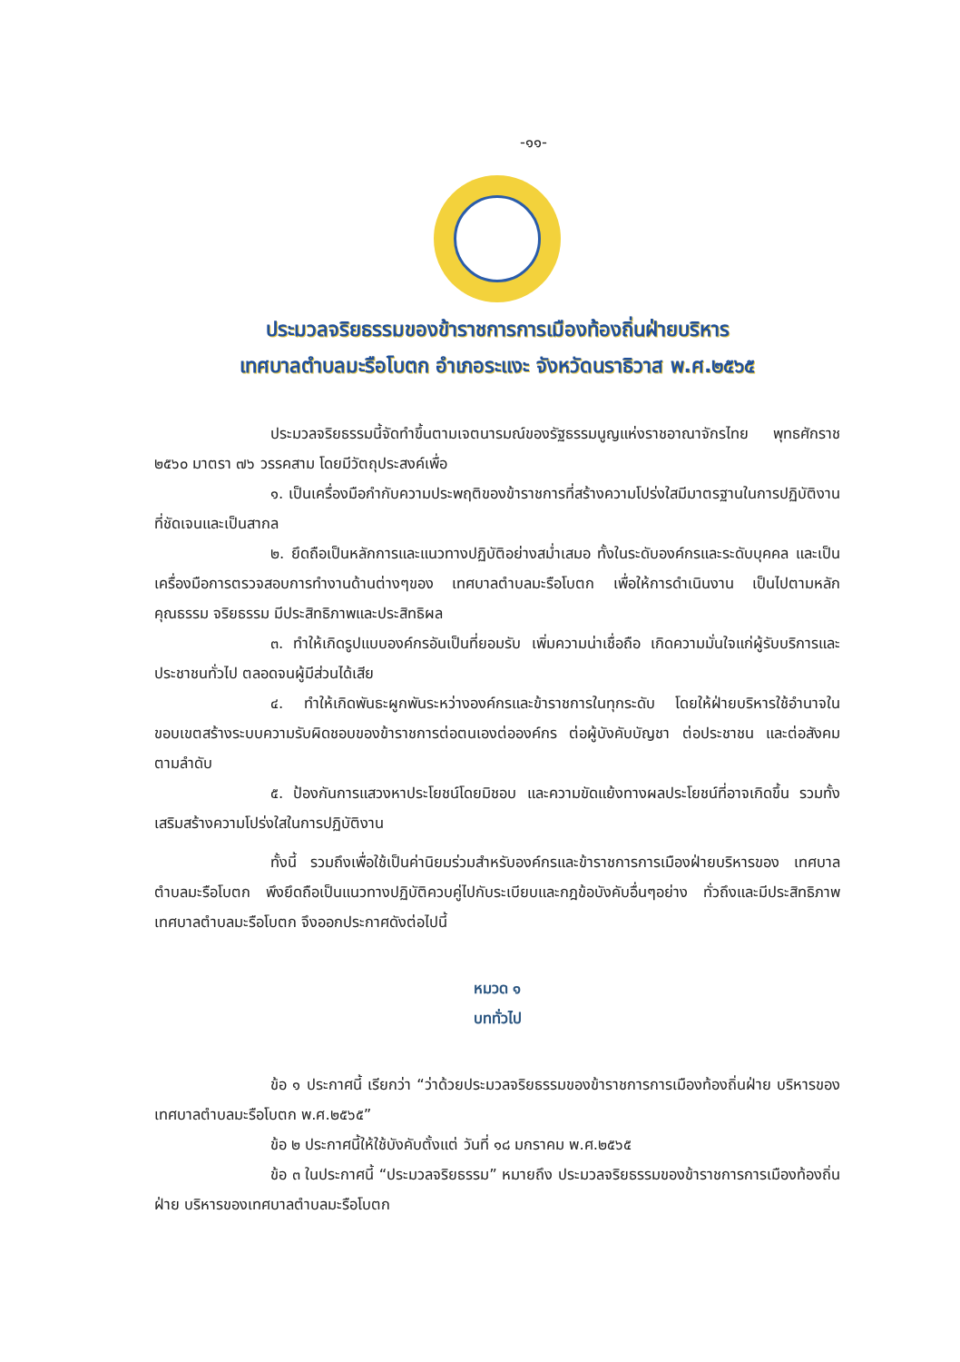-๑๑-
ประมวลจริยธรรมของข้าราชการการเมืองท้องถิ่นฝ่ายบริหาร
เทศบาลตำบลมะรือโบตก อำเภอระแงะ จังหวัดนราธิวาส พ.ศ.๒๕๖๕
ประมวลจริยธรรมนี้จัดทำขึ้นตามเจตนารมณ์ของรัฐธรรมนูญแห่งราชอาณาจักรไทย พุทธศักราช ๒๕๖๐ มาตรา ๗๖ วรรคสาม โดยมีวัตถุประสงค์เพื่อ
๑. เป็นเครื่องมือกำกับความประพฤติของข้าราชการที่สร้างความโปร่งใสมีมาตรฐานในการปฏิบัติงานที่ชัดเจนและเป็นสากล
๒. ยึดถือเป็นหลักการและแนวทางปฏิบัติอย่างสม่ำเสมอ ทั้งในระดับองค์กรและระดับบุคคล และเป็นเครื่องมือการตรวจสอบการทำงานด้านต่างๆของ เทศบาลตำบลมะรือโบตก เพื่อให้การดำเนินงาน เป็นไปตามหลักคุณธรรม จริยธรรม มีประสิทธิภาพและประสิทธิผล
๓. ทำให้เกิดรูปแบบองค์กรอันเป็นที่ยอมรับ เพิ่มความน่าเชื่อถือ เกิดความมั่นใจแก่ผู้รับบริการและประชาชนทั่วไป ตลอดจนผู้มีส่วนได้เสีย
๔. ทำให้เกิดพันธะผูกพันระหว่างองค์กรและข้าราชการในทุกระดับ โดยให้ฝ่ายบริหารใช้อำนาจในขอบเขตสร้างระบบความรับผิดชอบของข้าราชการต่อตนเองต่อองค์กร ต่อผู้บังคับบัญชา ต่อประชาชน และต่อสังคมตามลำดับ
๕. ป้องกันการแสวงหาประโยชน์โดยมิชอบ และความขัดแย้งทางผลประโยชน์ที่อาจเกิดขึ้น รวมทั้งเสริมสร้างความโปร่งใสในการปฏิบัติงาน
ทั้งนี้ รวมถึงเพื่อใช้เป็นค่านิยมร่วมสำหรับองค์กรและข้าราชการการเมืองฝ่ายบริหารของ เทศบาลตำบลมะรือโบตก พึงยึดถือเป็นแนวทางปฏิบัติควบคู่ไปกับระเบียบและกฎข้อบังคับอื่นๆอย่าง ทั่วถึงและมีประสิทธิภาพ เทศบาลตำบลมะรือโบตก จึงออกประกาศดังต่อไปนี้
หมวด ๑
บททั่วไป
ข้อ ๑ ประกาศนี้ เรียกว่า “ว่าด้วยประมวลจริยธรรมของข้าราชการการเมืองท้องถิ่นฝ่าย บริหารของเทศบาลตำบลมะรือโบตก พ.ศ.๒๕๖๕”
ข้อ ๒ ประกาศนี้ให้ใช้บังคับตั้งแต่ วันที่ ๑๘ มกราคม พ.ศ.๒๕๖๕
ข้อ ๓ ในประกาศนี้ “ประมวลจริยธรรม” หมายถึง ประมวลจริยธรรมของข้าราชการการเมืองท้องถิ่นฝ่าย บริหารของเทศบาลตำบลมะรือโบตก